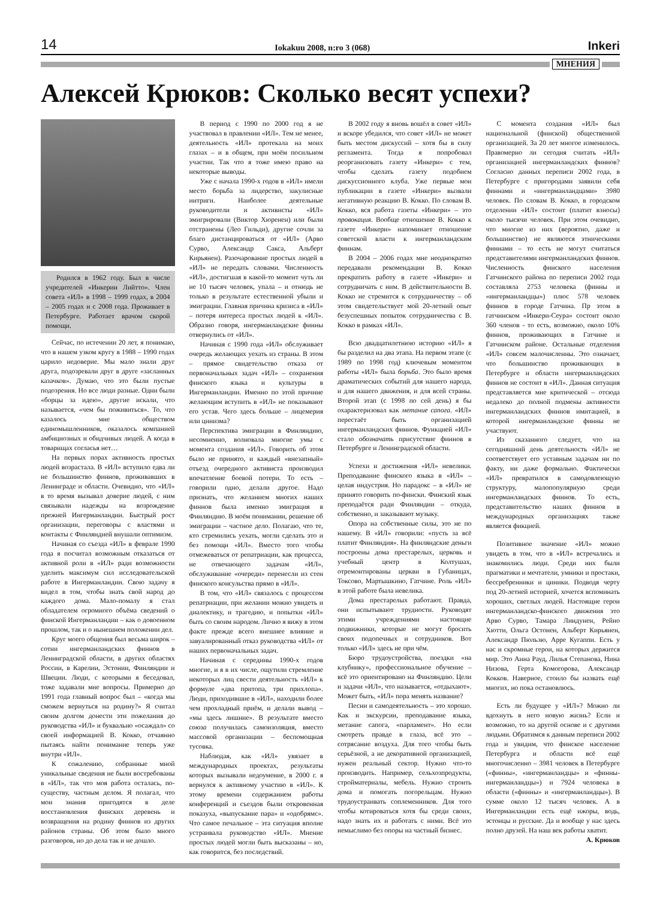14 Iokakuu 2008, n:ro 3 (068) Inkeri
МНЕНИЯ
Алексей Крюков: Сколько весят успехи?
Родился в 1962 году. Был в числе учредителей «Инкерин Лийтто». Член совета «ИЛ» в 1998 – 1999 годах, в 2004 – 2005 годах и с 2008 года. Проживает в Петербурге. Работает врачом скорой помощи.
Сейчас, по истечении 20 лет, я понимаю, что в нашем узком кругу в 1988 – 1990 годах царило недоверие. Мы мало знали друг друга, подозревали друг в друге «засланных казачков». Думаю, что это были пустые подозрения. Но все люди разные. Одни были «борцы за идею», другие искали, что называется, «чем бы поживиться». То, что казалось мне обществом единомышленников, оказалось компанией амбициозных и обидчивых людей. А когда в товарищах согласья нет…
На первых порах активность простых людей возрастала. В «ИЛ» вступило едва ли не большинство финнов, проживавших в Ленинграде и области. Очевидно, что «ИЛ» в то время вызывал доверие людей, с ним связывали надежды на возрождение прежней Ингерманландии. Быстрый рост организации, переговоры с властями и контакты с Финляндией внушали оптимизм.
Начиная со съезда «ИЛ» в феврале 1990 года я посчитал возможным отказаться от активной роли в «ИЛ» ради возможности уделить максимум сил исследовательской работе в Ингерманландии. Свою задачу я видел в том, чтобы знать свой народ до каждого дома. Мало-помалу я стал обладателем огромного объёма сведений о финской Ингерманландии – как о довоенном прошлом, так и о нынешнем положении дел.
Круг моего общения был весьма широк – сотни ингерманландских финнов в Ленинградской области, в других областях России, в Карелии, Эстонии, Финляндии и Швеции. Люди, с которыми я беседовал, тоже задавали мне вопросы. Примерно до 1991 года главный вопрос был – «когда мы сможем вернуться на родину?» Я считал своим долгом донести эти пожелания до руководства «ИЛ» и буквально «осаждал» со своей информацией В. Кокко, отчаянно пытаясь найти понимание теперь уже внутри «ИЛ».
К сожалению, собранные мной уникальные сведения не были востребованы в «ИЛ», так что моя работа осталась, по-существу, частным делом. Я полагал, что мои знания пригодятся в деле восстановления финских деревень и возвращения на родину финнов из других районов страны. Об этом было много разговоров, но до дела так и не дошло.
В период с 1990 по 2000 год я не участвовал в правлении «ИЛ». Тем не менее, деятельность «ИЛ» протекала на моих глазах – и в общем, при моём посильном участии. Так что я тоже имею право на некоторые выводы.
Уже с начала 1990-х годов в «ИЛ» имели место борьба за лидерство, закулисные интриги. Наиболее деятельные руководители и активисты «ИЛ» эмигрировали (Виктор Хюренен) или были отстранены (Лео Гильди), другие сочли за благо дистанцироваться от «ИЛ» (Арво Сурво, Александр Сакса, Альберт Кирьянен). Разочарование простых людей в «ИЛ» не передать словами. Численность «ИЛ», достигшая в какой-то момент чуть ли не 10 тысяч человек, упала – и отнюдь не только в результате естественной убыли и эмиграции. Главная причина кризиса в «ИЛ» – потеря интереса простых людей к «ИЛ». Образно говоря, ингерманландские финны отвернулись от «ИЛ».
Начиная с 1990 года «ИЛ» обслуживает очередь желающих уехать из страны. В этом – прямое свидетельство отказа от первоначальных задач «ИЛ» – сохранения финского языка и культуры в Ингерманландии. Именно по этой причине желающим вступить в «ИЛ» не показывают его устав. Чего здесь больше – лицемерия или цинизма?
Перспектива эмиграции в Финляндию, несомненно, волновала многие умы с момента создания «ИЛ». Говорить об этом было не принято, и каждый «внезапный» отъезд очередного активиста производил впечатление боевой потери. То есть – говорили одно, делали другое. Надо признать, что желанием многих наших финнов была именно эмиграция в Финляндию. В моём понимании, решение об эмиграции – частное дело. Полагаю, что те, кто стремились уехать, могли сделать это и без помощи «ИЛ». Вместо того чтобы отмежеваться от репатриации, как процесса, не отвечающего задачам «ИЛ», обслуживание «очереди» перенесли из стен финского консульства прямо в «ИЛ».
В том, что «ИЛ» связалось с процессом репатриации, при желании можно увидеть и диалектику, и трагедию, и попытки «ИЛ» быть со своим народом. Лично я вижу в этом факте прежде всего внешнее влияние и завуалированный отказ руководства «ИЛ» от наших первоначальных задач.
Начиная с середины 1990-х годов многие, и я в их числе, ощутили стремление некоторых лиц свести деятельность «ИЛ» к формуле «два притопа, три прихлопа». Люди, приходившие в «ИЛ», находили более чем прохладный приём, и делали вывод – «мы здесь лишние». В результате вместо союза получилась самоизоляция, вместо массовой организации – беспомощная тусовка.
Наблюдая, как «ИЛ» увязает в международных проектах, результаты которых вызывали недоумение, в 2000 г. я вернулся к активному участию в «ИЛ». К этому времени содержанием работы конференций и съездов были откровенная показуха, «выпускание пара» и «одобрямс». Что самое печальное – эта ситуация вполне устраивала руководство «ИЛ». Мнение простых людей могли быть высказаны – но, как говорится, без последствий.
В 2002 году я вновь вошёл в совет «ИЛ» и вскоре убедился, что совет «ИЛ» не может быть местом дискуссий – хотя бы в силу регламента. Тогда я попробовал реорганизовать газету «Инкери» с тем, чтобы сделать газету подобием дискуссионного клуба. Уже первые мои публикации в газете «Инкери» вызвали негативную реакцию В. Кокко. По словам В. Кокко, вся работа газеты «Инкери» – это провокация. Вообще отношение В. Кокко к газете «Инкери» напоминает отношение советской власти к ингерманландским финнам.
В 2004 – 2006 годах мне неоднократно передавали рекомендации В. Кокко прекратить работу в газете «Инкери» и сотрудничать с ним. В действительности В. Кокко не стремится к сотрудничеству – об этом свидетельствует мой 20-летний опыт безуспешных попыток сотрудничества с В. Кокко в рамках «ИЛ».
Всю двадцатилетнюю историю «ИЛ» я бы разделил на два этапа. На первом этапе (с 1989 по 1998 год) ключевым моментом работы «ИЛ» была борьба. Это было время драматических событий для нашего народа, и для нашего движения, и для всей страны. Второй этап (с 1998 по сей день) я бы охарактеризовал как метание сапога. «ИЛ» перестаёт быть организацией ингерманландских финнов. Функцией «ИЛ» стало обозначать присутствие финнов в Петербурге и Ленинградской области.
Успехи и достижения «ИЛ» невелики. Преподавание финского языка в «ИЛ» – целая индустрия. Но парадокс – в «ИЛ» не принято говорить по-фински. Финский язык преподаётся ради Финляндии – откуда, собственно, и заказывают музыку.
Опора на собственные силы, это не по нашему. В «ИЛ» говорили: «пусть за всё платит Финляндия». На финляндские деньги построены дома престарелых, церковь и учебный центр в Колтушах, отремонтированы церкви в Губаницах, Токсово, Мартышкино, Гатчине. Роль «ИЛ» в этой работе была невелика.
Дома престарелых работают. Правда, они испытывают трудности. Руководят этими учреждениями настоящие подвижники, которые не могут бросить своих подопечных и сотрудников. Вот только «ИЛ» здесь не при чём.
Бюро трудоустройства, поездки «на клубнику», профессиональное обучение – всё это ориентировано на Финляндию. Цели и задачи «ИЛ», что называется, «отдыхают». Может быть, «ИЛ» пора менять название?
Песни и самодеятельность – это хорошо. Как и экскурсии, преподавание языка, метание сапога, «парламент». Но если смотреть правде в глаза, всё это – сотрясание воздуха. Для того чтобы быть серьёзной, а не декоративной организацией, нужен реальный сектор. Нужно что-то производить. Например, сельхозпродукты, стройматериалы, мебель. Нужно строить дома и помогать погорельцам. Нужно трудоустраивать соплеменников. Для того чтобы котироваться хотя бы среди своих, надо знать их и работать с ними. Всё это немыслимо без опоры на частный бизнес.
С момента создания «ИЛ» был национальной (финской) общественной организацией. За 20 лет многое изменилось. Правомерно ли сегодня считать «ИЛ» организацией ингерманландских финнов? Согласно данных переписи 2002 года, в Петербурге с пригородами заявили себя финнами и «ингерманландцами» 3980 человек. По словам В. Кокко, в городском отделении «ИЛ» состоит (платит взносы) около тысячи человек. При этом очевидно, что многие из них (вероятно, даже и большинство) не являются этническими финнами – то есть не могут считаться представителями ингерманландских финнов. Численность финского населения Гатчинского района по переписи 2002 года составляла 2753 человека (финны и «ингерманландцы») плюс 578 человек финнов в городе Гатчина. Пр этом в гатчинском «Инкери-Сеура» состоит около 360 членов - то есть, возможно, около 10% финнов, проживающих в Гатчине и Гатчинском районе. Остальные отделения «ИЛ» совсем малочисленны. Это означает, что большинство проживающих в Петербурге и области ингерманландских финнов не состоит в «ИЛ». Данная ситуация представляется мне критической – отсюда недалеко до полной подмены активности ингерманландских финнов имитацией, в которой ингерманландские финны не участвуют.
Из сказанного следует, что на сегодняшний день деятельность «ИЛ» не соответствует его уставным задачам ни по факту, ни даже формально. Фактически «ИЛ» превратился в самодовлеющую структуру, малопопулярную среди ингерманландских финнов. То есть, представительство наших финнов в международных организациях также является фикцией.
Позитивное значение «ИЛ» можно увидеть в том, что в «ИЛ» встречались и знакомились люди. Среди них были прагматики и мечтатели, умники и простаки, бессребренники и циники. Подводя черту под 20-летней историей, хочется вспоминать хороших, светлых людей. Настоящие герои ингерманландско-финского движения это Арво Сурво, Тамара Линдунен, Рейно Хютти, Ольга Остонен, Альберт Кирьянен, Александр Пюльзю, Арре Кугаппи. Есть у нас и скромные герои, на которых держится мир. Это Анна Рауд, Лилья Степанова, Нина Низова, Герта Комогорова, Александр Кокков. Наверное, стоило бы назвать ещё многих, но пока остановлюсь.
Есть ли будущее у «ИЛ»? Можно ли вдохнуть в него новую жизнь? Если и возможно, то на другой основе и с другими людьми. Обратимся к данным переписи 2002 года и увидим, что финское население Петербурга и области всё ещё многочисленно – 3981 человек в Петербурге («финны», «ингерманландцы» и «финны-ингерманландцы») и 7924 человека в области («финны» и «ингерманландцы»). В сумме около 12 тысяч человек. А в Ингерманландии есть ещё ижоры, водь, эстонцы и русские. Да и вообще у нас здесь полно друзей. На наш век работы хватит.
А. Крюков